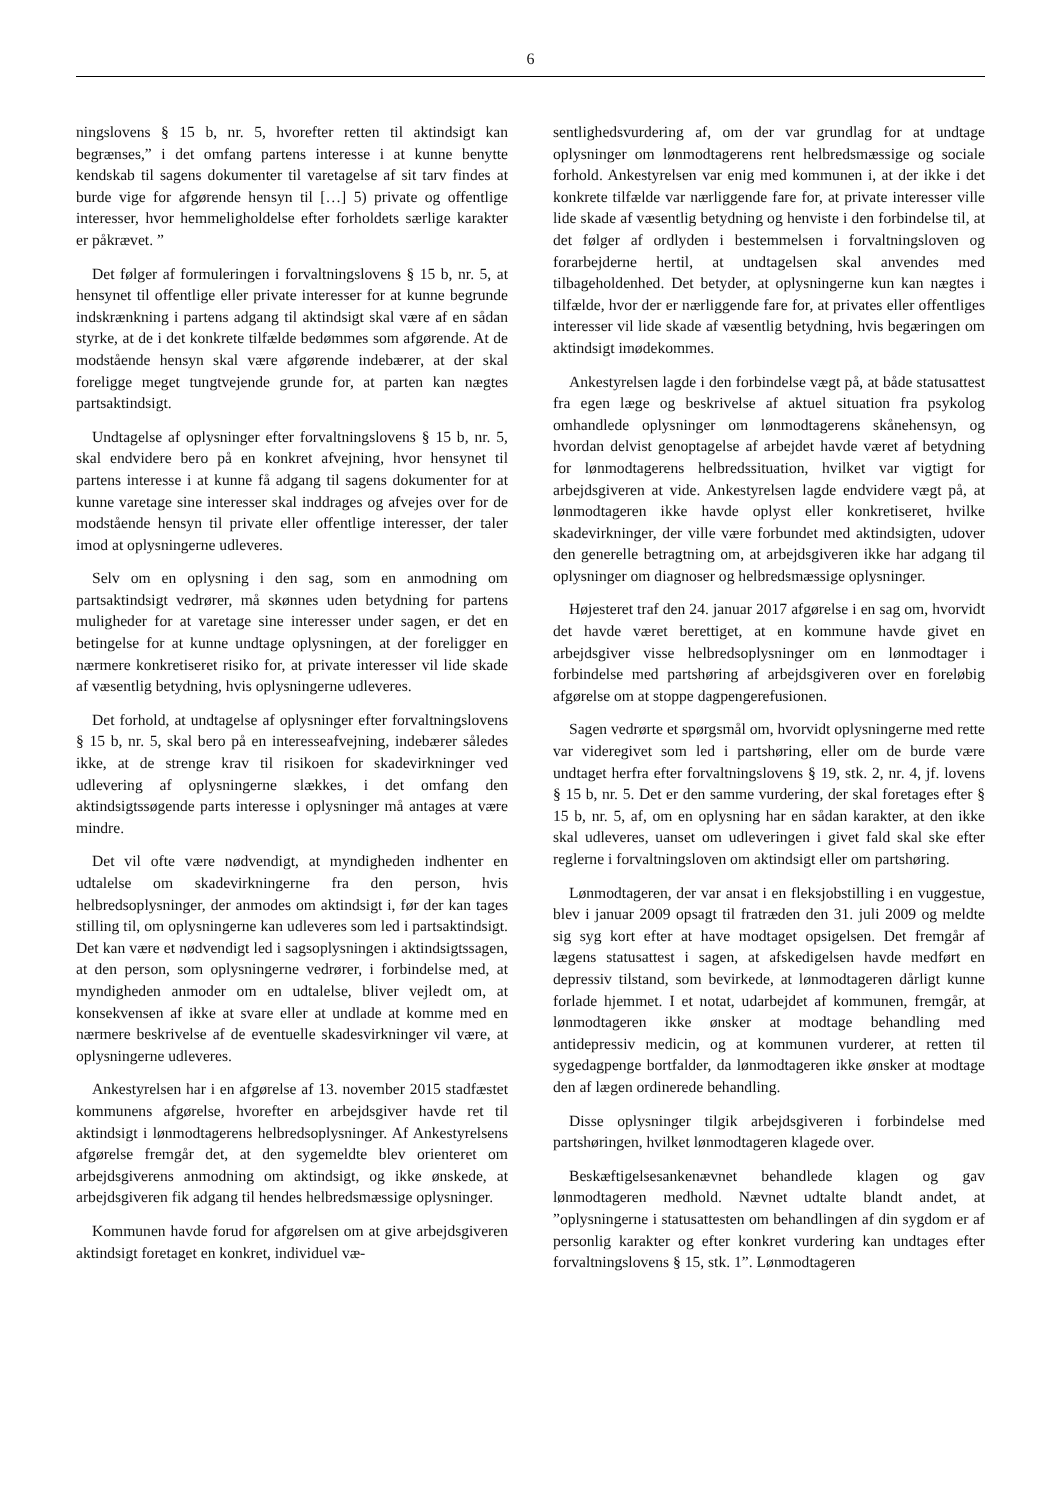6
ningslovens § 15 b, nr. 5, hvorefter retten til aktindsigt kan begrænses,” i det omfang partens interesse i at kunne benytte kendskab til sagens dokumenter til varetagelse af sit tarv findes at burde vige for afgørende hensyn til […] 5) private og offentlige interesser, hvor hemmeligholdelse efter forholdets særlige karakter er påkrævet. ”
Det følger af formuleringen i forvaltningslovens § 15 b, nr. 5, at hensynet til offentlige eller private interesser for at kunne begrunde indskrænkning i partens adgang til aktindsigt skal være af en sådan styrke, at de i det konkrete tilfælde bedømmes som afgørende. At de modstående hensyn skal være afgørende indebærer, at der skal foreligge meget tungtvejende grunde for, at parten kan nægtes partsaktindsigt.
Undtagelse af oplysninger efter forvaltningslovens § 15 b, nr. 5, skal endvidere bero på en konkret afvejning, hvor hensynet til partens interesse i at kunne få adgang til sagens dokumenter for at kunne varetage sine interesser skal inddrages og afvejes over for de modstående hensyn til private eller offentlige interesser, der taler imod at oplysningerne udleveres.
Selv om en oplysning i den sag, som en anmodning om partsaktindsigt vedrører, må skønnes uden betydning for partens muligheder for at varetage sine interesser under sagen, er det en betingelse for at kunne undtage oplysningen, at der foreligger en nærmere konkretiseret risiko for, at private interesser vil lide skade af væsentlig betydning, hvis oplysningerne udleveres.
Det forhold, at undtagelse af oplysninger efter forvaltningslovens § 15 b, nr. 5, skal bero på en interesseafvejning, indebærer således ikke, at de strenge krav til risikoen for skadevirkninger ved udlevering af oplysningerne slækkes, i det omfang den aktindsigtssøgende parts interesse i oplysninger må antages at være mindre.
Det vil ofte være nødvendigt, at myndigheden indhenter en udtalelse om skadevirkningerne fra den person, hvis helbredsoplysninger, der anmodes om aktindsigt i, før der kan tages stilling til, om oplysningerne kan udleveres som led i partsaktindsigt. Det kan være et nødvendigt led i sagsoplysningen i aktindsigtssagen, at den person, som oplysningerne vedrører, i forbindelse med, at myndigheden anmoder om en udtalelse, bliver vejledt om, at konsekvensen af ikke at svare eller at undlade at komme med en nærmere beskrivelse af de eventuelle skadesvirkninger vil være, at oplysningerne udleveres.
Ankestyrelsen har i en afgørelse af 13. november 2015 stadfæstet kommunens afgørelse, hvorefter en arbejdsgiver havde ret til aktindsigt i lønmodtagerens helbredsoplysninger. Af Ankestyrelsens afgørelse fremgår det, at den sygemeldte blev orienteret om arbejdsgiverens anmodning om aktindsigt, og ikke ønskede, at arbejdsgiveren fik adgang til hendes helbredsmæssige oplysninger.
Kommunen havde forud for afgørelsen om at give arbejdsgiveren aktindsigt foretaget en konkret, individuel væ-
sentlighedsvurdering af, om der var grundlag for at undtage oplysninger om lønmodtagerens rent helbredsmæssige og sociale forhold. Ankestyrelsen var enig med kommunen i, at der ikke i det konkrete tilfælde var nærliggende fare for, at private interesser ville lide skade af væsentlig betydning og henviste i den forbindelse til, at det følger af ordlyden i bestemmelsen i forvaltningsloven og forarbejderne hertil, at undtagelsen skal anvendes med tilbageholdenhed. Det betyder, at oplysningerne kun kan nægtes i tilfælde, hvor der er nærliggende fare for, at privates eller offentliges interesser vil lide skade af væsentlig betydning, hvis begæringen om aktindsigt imødekommes.
Ankestyrelsen lagde i den forbindelse vægt på, at både statusattest fra egen læge og beskrivelse af aktuel situation fra psykolog omhandlede oplysninger om lønmodtagerens skånehensyn, og hvordan delvist genoptagelse af arbejdet havde været af betydning for lønmodtagerens helbredssituation, hvilket var vigtigt for arbejdsgiveren at vide. Ankestyrelsen lagde endvidere vægt på, at lønmodtageren ikke havde oplyst eller konkretiseret, hvilke skadevirkninger, der ville være forbundet med aktindsigten, udover den generelle betragtning om, at arbejdsgiveren ikke har adgang til oplysninger om diagnoser og helbredsmæssige oplysninger.
Højesteret traf den 24. januar 2017 afgørelse i en sag om, hvorvidt det havde været berettiget, at en kommune havde givet en arbejdsgiver visse helbredsoplysninger om en lønmodtager i forbindelse med partshøring af arbejdsgiveren over en foreløbig afgørelse om at stoppe dagpengerefusionen.
Sagen vedrørte et spørgsmål om, hvorvidt oplysningerne med rette var videregivet som led i partshøring, eller om de burde være undtaget herfra efter forvaltningslovens § 19, stk. 2, nr. 4, jf. lovens § 15 b, nr. 5. Det er den samme vurdering, der skal foretages efter § 15 b, nr. 5, af, om en oplysning har en sådan karakter, at den ikke skal udleveres, uanset om udleveringen i givet fald skal ske efter reglerne i forvaltningsloven om aktindsigt eller om partshøring.
Lønmodtageren, der var ansat i en fleksjobstilling i en vuggestue, blev i januar 2009 opsagt til fratræden den 31. juli 2009 og meldte sig syg kort efter at have modtaget opsigelsen. Det fremgår af lægens statusattest i sagen, at afskedigelsen havde medført en depressiv tilstand, som bevirkede, at lønmodtageren dårligt kunne forlade hjemmet. I et notat, udarbejdet af kommunen, fremgår, at lønmodtageren ikke ønsker at modtage behandling med antidepressiv medicin, og at kommunen vurderer, at retten til sygedagpenge bortfalder, da lønmodtageren ikke ønsker at modtage den af lægen ordinerede behandling.
Disse oplysninger tilgik arbejdsgiveren i forbindelse med partshøringen, hvilket lønmodtageren klagede over.
Beskæftigelsesankenævnet behandlede klagen og gav lønmodtageren medhold. Nævnet udtalte blandt andet, at ”oplysningerne i statusattesten om behandlingen af din sygdom er af personlig karakter og efter konkret vurdering kan undtages efter forvaltningslovens § 15, stk. 1”. Lønmodtageren